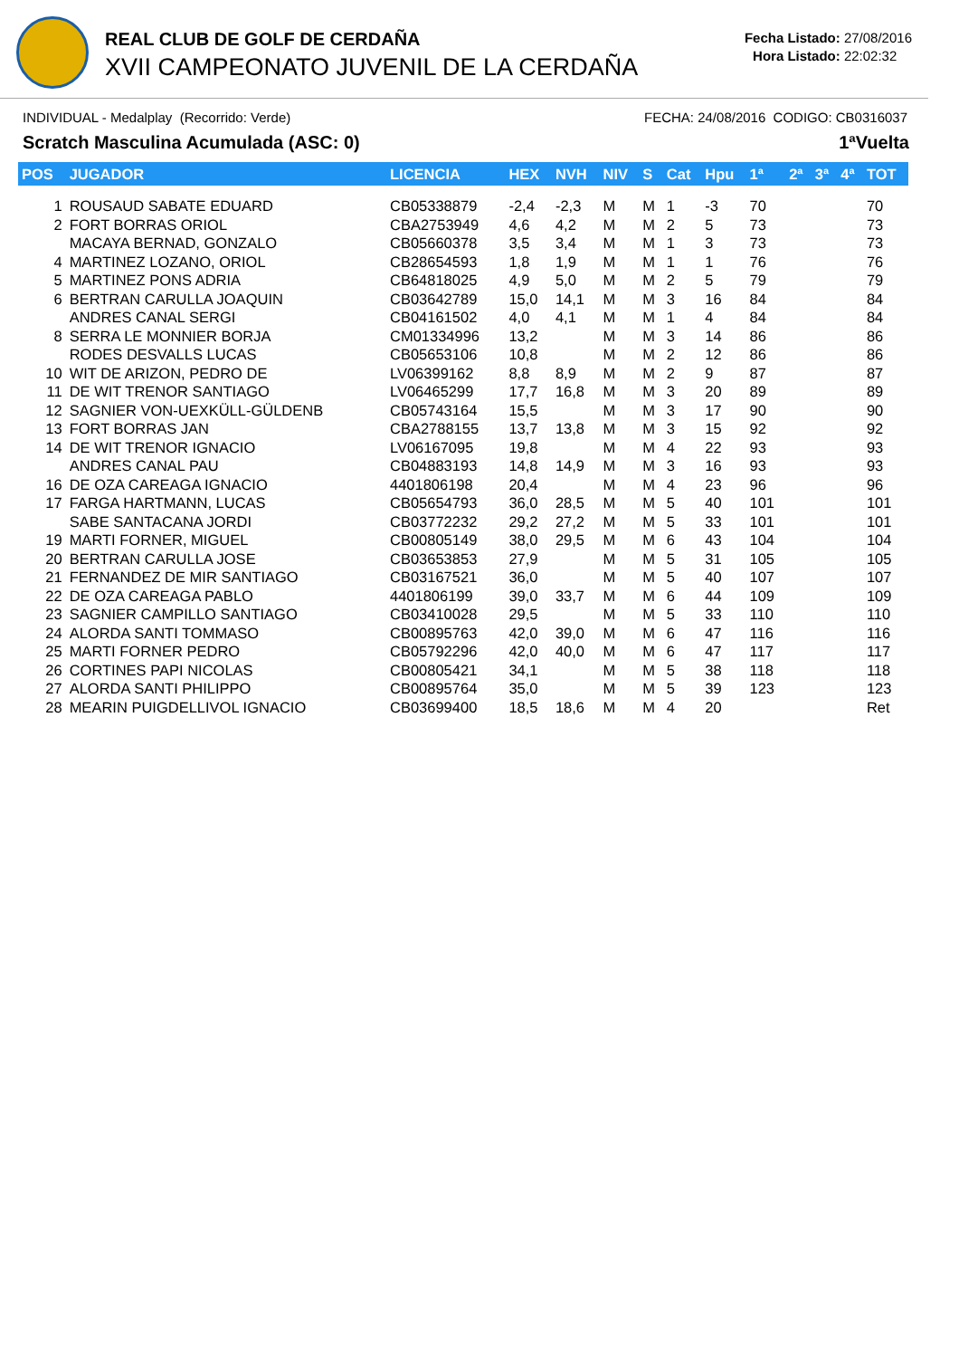REAL CLUB DE GOLF DE CERDAÑA
XVII CAMPEONATO JUVENIL DE LA CERDAÑA
Fecha Listado: 27/08/2016
Hora Listado: 22:02:32
INDIVIDUAL - Medalplay (Recorrido: Verde) FECHA: 24/08/2016 CODIGO: CB0316037
Scratch Masculina Acumulada (ASC: 0) 1ªVuelta
| POS | JUGADOR | LICENCIA | HEX | NVH | NIV | S | Cat | Hpu | 1ª | 2ª | 3ª | 4ª | TOT |
| --- | --- | --- | --- | --- | --- | --- | --- | --- | --- | --- | --- | --- | --- |
| 1 | ROUSAUD SABATE EDUARD | CB05338879 | -2,4 | -2,3 | M | M | 1 | -3 | 70 | | | | 70 |
| 2 | FORT BORRAS ORIOL | CBA2753949 | 4,6 | 4,2 | M | M | 2 | 5 | 73 | | | | 73 |
| | MACAYA BERNAD, GONZALO | CB05660378 | 3,5 | 3,4 | M | M | 1 | 3 | 73 | | | | 73 |
| 4 | MARTINEZ LOZANO, ORIOL | CB28654593 | 1,8 | 1,9 | M | M | 1 | 1 | 76 | | | | 76 |
| 5 | MARTINEZ PONS ADRIA | CB64818025 | 4,9 | 5,0 | M | M | 2 | 5 | 79 | | | | 79 |
| 6 | BERTRAN CARULLA JOAQUIN | CB03642789 | 15,0 | 14,1 | M | M | 3 | 16 | 84 | | | | 84 |
| | ANDRES CANAL SERGI | CB04161502 | 4,0 | 4,1 | M | M | 1 | 4 | 84 | | | | 84 |
| 8 | SERRA LE MONNIER BORJA | CM01334996 | 13,2 | | M | M | 3 | 14 | 86 | | | | 86 |
| | RODES DESVALLS LUCAS | CB05653106 | 10,8 | | M | M | 2 | 12 | 86 | | | | 86 |
| 10 | WIT DE ARIZON, PEDRO DE | LV06399162 | 8,8 | 8,9 | M | M | 2 | 9 | 87 | | | | 87 |
| 11 | DE WIT TRENOR SANTIAGO | LV06465299 | 17,7 | 16,8 | M | M | 3 | 20 | 89 | | | | 89 |
| 12 | SAGNIER VON-UEXKÜLL-GÜLDENB | CB05743164 | 15,5 | | M | M | 3 | 17 | 90 | | | | 90 |
| 13 | FORT BORRAS JAN | CBA2788155 | 13,7 | 13,8 | M | M | 3 | 15 | 92 | | | | 92 |
| 14 | DE WIT TRENOR IGNACIO | LV06167095 | 19,8 | | M | M | 4 | 22 | 93 | | | | 93 |
| | ANDRES CANAL PAU | CB04883193 | 14,8 | 14,9 | M | M | 3 | 16 | 93 | | | | 93 |
| 16 | DE OZA CAREAGA IGNACIO | 4401806198 | 20,4 | | M | M | 4 | 23 | 96 | | | | 96 |
| 17 | FARGA HARTMANN, LUCAS | CB05654793 | 36,0 | 28,5 | M | M | 5 | 40 | 101 | | | | 101 |
| | SABE SANTACANA JORDI | CB03772232 | 29,2 | 27,2 | M | M | 5 | 33 | 101 | | | | 101 |
| 19 | MARTI FORNER, MIGUEL | CB00805149 | 38,0 | 29,5 | M | M | 6 | 43 | 104 | | | | 104 |
| 20 | BERTRAN CARULLA JOSE | CB03653853 | 27,9 | | M | M | 5 | 31 | 105 | | | | 105 |
| 21 | FERNANDEZ DE MIR SANTIAGO | CB03167521 | 36,0 | | M | M | 5 | 40 | 107 | | | | 107 |
| 22 | DE OZA CAREAGA PABLO | 4401806199 | 39,0 | 33,7 | M | M | 6 | 44 | 109 | | | | 109 |
| 23 | SAGNIER CAMPILLO SANTIAGO | CB03410028 | 29,5 | | M | M | 5 | 33 | 110 | | | | 110 |
| 24 | ALORDA SANTI TOMMASO | CB00895763 | 42,0 | 39,0 | M | M | 6 | 47 | 116 | | | | 116 |
| 25 | MARTI FORNER PEDRO | CB05792296 | 42,0 | 40,0 | M | M | 6 | 47 | 117 | | | | 117 |
| 26 | CORTINES PAPI NICOLAS | CB00805421 | 34,1 | | M | M | 5 | 38 | 118 | | | | 118 |
| 27 | ALORDA SANTI PHILIPPO | CB00895764 | 35,0 | | M | M | 5 | 39 | 123 | | | | 123 |
| 28 | MEARIN PUIGDELLIVOL IGNACIO | CB03699400 | 18,5 | 18,6 | M | M | 4 | 20 | | | | | Ret |